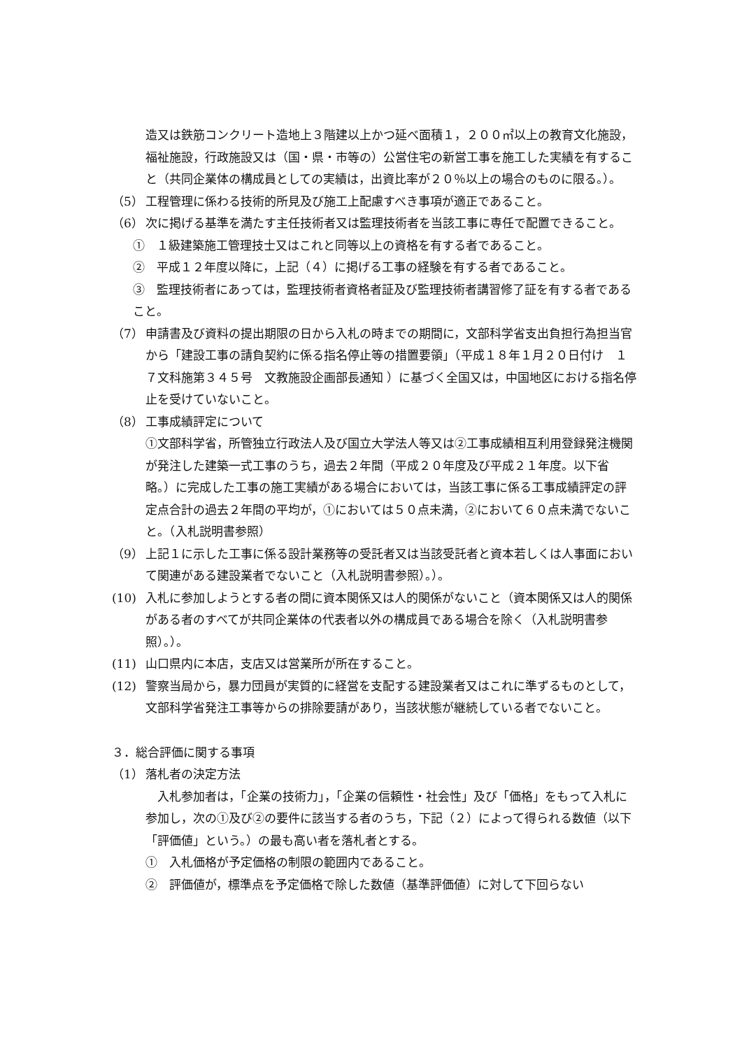造又は鉄筋コンクリート造地上３階建以上かつ延べ面積１，２００㎡以上の教育文化施設，福祉施設，行政施設又は（国・県・市等の）公営住宅の新営工事を施工した実績を有すること（共同企業体の構成員としての実績は，出資比率が２０％以上の場合のものに限る。）。
（5） 工程管理に係わる技術的所見及び施工上配慮すべき事項が適正であること。
（6） 次に掲げる基準を満たす主任技術者又は監理技術者を当該工事に専任で配置できること。
①　１級建築施工管理技士又はこれと同等以上の資格を有する者であること。
②　平成１２年度以降に，上記（４）に掲げる工事の経験を有する者であること。
③　監理技術者にあっては，監理技術者資格者証及び監理技術者講習修了証を有する者であること。
（7） 申請書及び資料の提出期限の日から入札の時までの期間に，文部科学省支出負担行為担当官から「建設工事の請負契約に係る指名停止等の措置要領」（平成１８年１月２０日付け　１７文科施第３４５号　文教施設企画部長通知 ）に基づく全国又は，中国地区における指名停止を受けていないこと。
（8） 工事成績評定について
①文部科学省，所管独立行政法人及び国立大学法人等又は②工事成績相互利用登録発注機関が発注した建築一式工事のうち，過去２年間（平成２０年度及び平成２１年度。以下省略。）に完成した工事の施工実績がある場合においては，当該工事に係る工事成績評定の評定点合計の過去２年間の平均が，①においては５０点未満，②において６０点未満でないこと。（入札説明書参照）
（9） 上記１に示した工事に係る設計業務等の受託者又は当該受託者と資本若しくは人事面において関連がある建設業者でないこと（入札説明書参照）。）。
(10) 入札に参加しようとする者の間に資本関係又は人的関係がないこと（資本関係又は人的関係がある者のすべてが共同企業体の代表者以外の構成員である場合を除く（入札説明書参照）。）。
(11) 山口県内に本店，支店又は営業所が所在すること。
(12) 警察当局から，暴力団員が実質的に経営を支配する建設業者又はこれに準ずるものとして，文部科学省発注工事等からの排除要請があり，当該状態が継続している者でないこと。
３．総合評価に関する事項
（1） 落札者の決定方法
　入札参加者は，「企業の技術力」，「企業の信頼性・社会性」及び「価格」をもって入札に参加し，次の①及び②の要件に該当する者のうち，下記（２）によって得られる数値（以下「評価値」という。）の最も高い者を落札者とする。
①　入札価格が予定価格の制限の範囲内であること。
②　評価値が，標準点を予定価格で除した数値（基準評価値）に対して下回らない